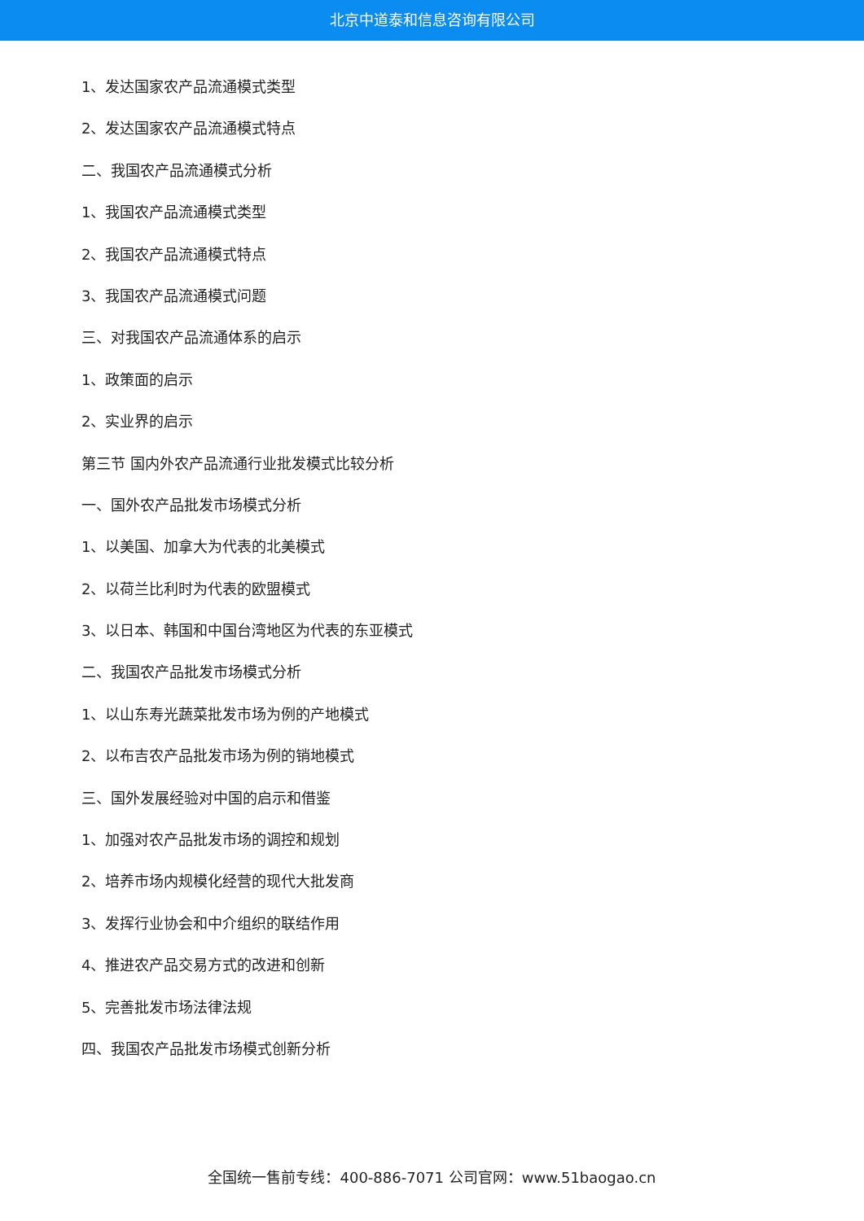北京中道泰和信息咨询有限公司
1、发达国家农产品流通模式类型
2、发达国家农产品流通模式特点
二、我国农产品流通模式分析
1、我国农产品流通模式类型
2、我国农产品流通模式特点
3、我国农产品流通模式问题
三、对我国农产品流通体系的启示
1、政策面的启示
2、实业界的启示
第三节 国内外农产品流通行业批发模式比较分析
一、国外农产品批发市场模式分析
1、以美国、加拿大为代表的北美模式
2、以荷兰比利时为代表的欧盟模式
3、以日本、韩国和中国台湾地区为代表的东亚模式
二、我国农产品批发市场模式分析
1、以山东寿光蔬菜批发市场为例的产地模式
2、以布吉农产品批发市场为例的销地模式
三、国外发展经验对中国的启示和借鉴
1、加强对农产品批发市场的调控和规划
2、培养市场内规模化经营的现代大批发商
3、发挥行业协会和中介组织的联结作用
4、推进农产品交易方式的改进和创新
5、完善批发市场法律法规
四、我国农产品批发市场模式创新分析
全国统一售前专线：400-886-7071 公司官网：www.51baogao.cn